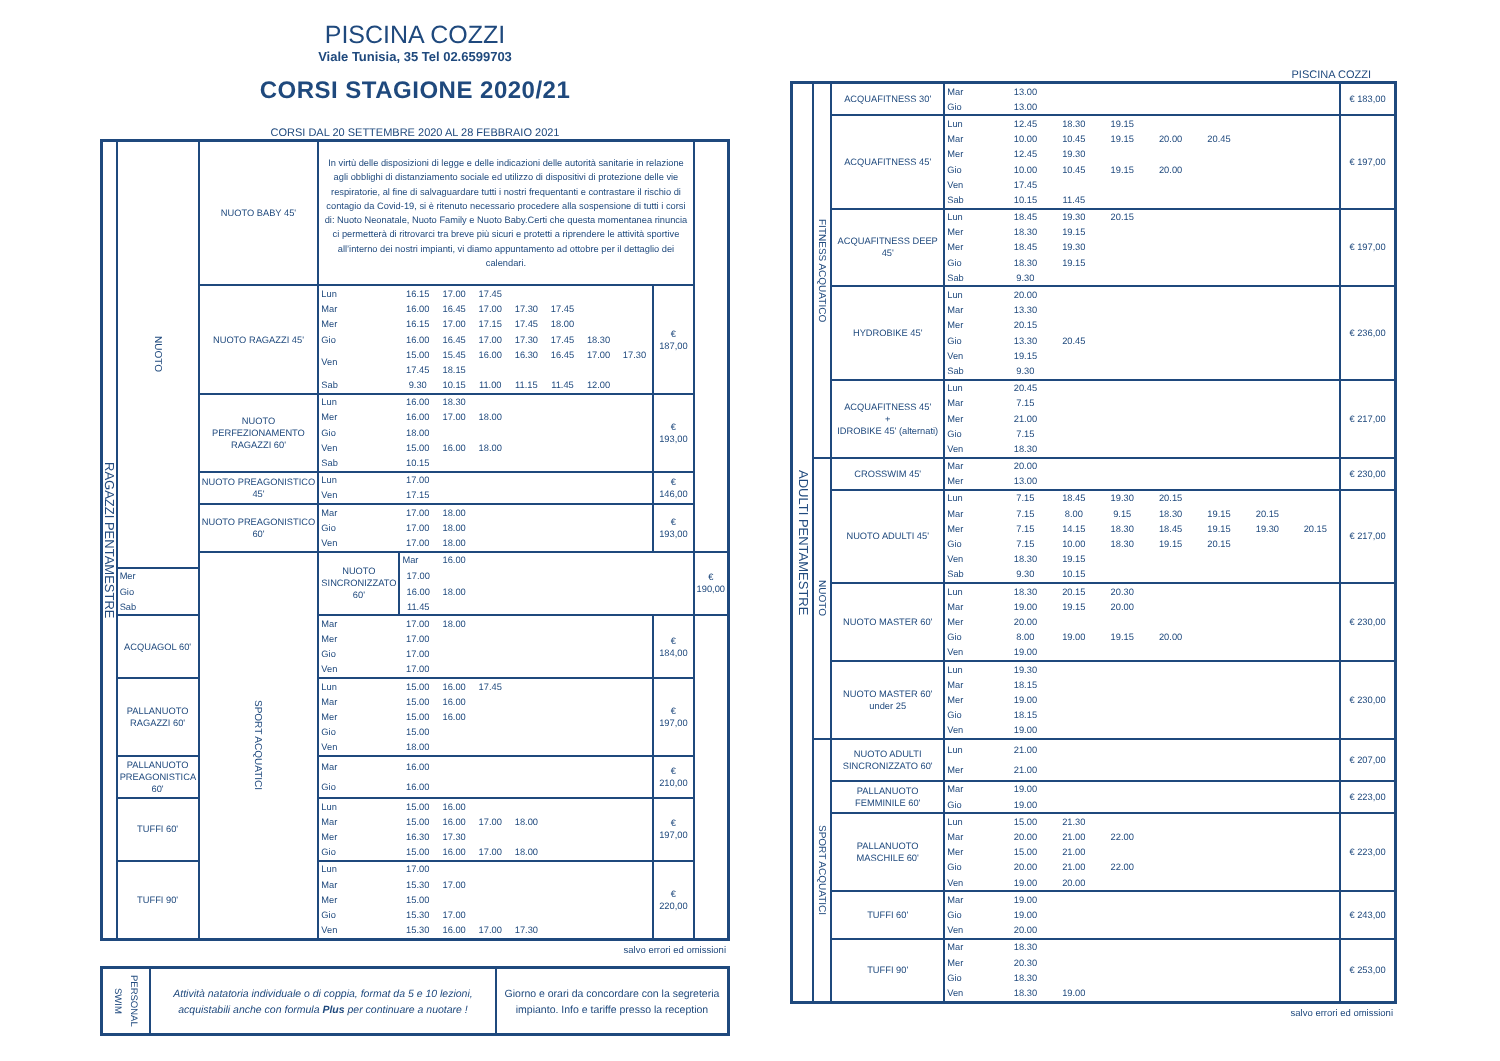PISCINA COZZI
Viale Tunisia, 35 Tel 02.6599703
CORSI STAGIONE 2020/21
CORSI DAL 20 SETTEMBRE 2020 AL 28 FEBBRAIO 2021
| RAGAZZI PENTAMESTRE | NUOTO | NUOTO BABY 45' | In virtù delle disposizioni di legge e delle indicazioni delle autorità sanitarie in relazione agli obblighi di distanziamento sociale ed utilizzo di dispositivi di protezione delle vie respiratorie, al fine di salvaguardare tutti i nostri frequentanti e contrastare il rischio di contagio da Covid-19, si è ritenuto necessario procedere alla sospensione di tutti i corsi di: Nuoto Neonatale, Nuoto Family e Nuoto Baby.Certi che questa momentanea rinuncia ci permetterà di ritrovarci tra breve più sicuri e protetti a riprendere le attività sportive all’interno dei nostri impianti, vi diamo appuntamento ad ottobre per il dettaglio dei calendari. | | | | | | | | | |
| | | NUOTO RAGAZZI 45' | Lun | 16.15 | 17.00 | 17.45 | | | | | € 187,00 | |
| | | | Mar | 16.00 | 16.45 | 17.00 | 17.30 | 17.45 | | | | |
| | | | Mer | 16.15 | 17.00 | 17.15 | 17.45 | 18.00 | | | | |
| | | | Gio | 16.00 | 16.45 | 17.00 | 17.30 | 17.45 | 18.30 | | | |
| | | | Ven | 15.00 | 15.45 | 16.00 | 16.30 | 16.45 | 17.00 | 17.30 | | |
| | | | | 17.45 | 18.15 | | | | | | | |
| | | | Sab | 9.30 | 10.15 | 11.00 | 11.15 | 11.45 | 12.00 | | | |
| | | NUOTO PERFEZIONAMENTO RAGAZZI 60' | Lun | 16.00 | 18.30 | | | | | | € 193,00 | |
| | | | Mer | 16.00 | 17.00 | 18.00 | | | | | | |
| | | | Gio | 18.00 | | | | | | | | |
| | | | Ven | 15.00 | 16.00 | 18.00 | | | | | | |
| | | | Sab | 10.15 | | | | | | | | |
| | | NUOTO PREAGONISTICO 45' | Lun | 17.00 | | | | | | | € 146,00 | |
| | | | Ven | 17.15 | | | | | | | | |
| | | NUOTO PREAGONISTICO 60' | Mar | 17.00 | 18.00 | | | | | | € 193,00 | |
| | | | Gio | 17.00 | 18.00 | | | | | | | |
| | | | Ven | 17.00 | 18.00 | | | | | | | |
| | | SPORT ACQUATICI | NUOTO SINCRONIZZATO 60' | Mar | 16.00 | | | | | | | € 190,00 |
| | Mer | | | 17.00 | | | | | | | | |
| | Gio | | | 16.00 | 18.00 | | | | | | | |
| | Sab | | | 11.45 | | | | | | | | |
| | ACQUAGOL 60' | | Mar | 17.00 | 18.00 | | | | | | € 184,00 | |
| | | | Mer | 17.00 | | | | | | | | |
| | | | Gio | 17.00 | | | | | | | | |
| | | | Ven | 17.00 | | | | | | | | |
| | PALLANUOTO RAGAZZI 60' | | Lun | 15.00 | 16.00 | 17.45 | | | | | € 197,00 | |
| | | | Mar | 15.00 | 16.00 | | | | | | | |
| | | | Mer | 15.00 | 16.00 | | | | | | | |
| | | | Gio | 15.00 | | | | | | | | |
| | | | Ven | 18.00 | | | | | | | | |
| | PALLANUOTO PREAGONISTICA 60' | | Mar | 16.00 | | | | | | | € 210,00 | |
| | | | Gio | 16.00 | | | | | | | | |
| | TUFFI 60' | | Lun | 15.00 | 16.00 | | | | | | € 197,00 | |
| | | | Mar | 15.00 | 16.00 | 17.00 | 18.00 | | | | | |
| | | | Mer | 16.30 | 17.30 | | | | | | | |
| | | | Gio | 15.00 | 16.00 | 17.00 | 18.00 | | | | | |
| | TUFFI 90' | | Lun | 17.00 | | | | | | | € 220,00 | |
| | | | Mar | 15.30 | 17.00 | | | | | | | |
| | | | Mer | 15.00 | | | | | | | | |
| | | | Gio | 15.30 | 17.00 | | | | | | | |
| | | | Ven | 15.30 | 16.00 | 17.00 | 17.30 | | | | | |
salvo errori ed omissioni
| PERSONAL SWIM | Attività natatoria individuale o di coppia, format da 5 e 10 lezioni, acquistabili anche con formula Plus per continuare a nuotare ! | Giorno e orari da concordare con la segreteria impianto. Info e tariffe presso la reception |
PISCINA COZZI
| ADULTI PENTAMESTRE | FITNESS ACQUATICO | ACQUAFITNESS 30' | Mar | 13.00 | | | | | | | € 183,00 |
| | | | Gio | 13.00 | | | | | | | |
| | | ACQUAFITNESS 45' | Lun | 12.45 | 18.30 | 19.15 | | | | | € 197,00 |
| | | | Mar | 10.00 | 10.45 | 19.15 | 20.00 | 20.45 | | | |
| | | | Mer | 12.45 | 19.30 | | | | | | |
| | | | Gio | 10.00 | 10.45 | 19.15 | 20.00 | | | | |
| | | | Ven | 17.45 | | | | | | | |
| | | | Sab | 10.15 | 11.45 | | | | | | |
| | | ACQUAFITNESS DEEP 45' | Lun | 18.45 | 19.30 | 20.15 | | | | | € 197,00 |
| | | | Mer | 18.30 | 19.15 | | | | | | |
| | | | Mer | 18.45 | 19.30 | | | | | | |
| | | | Gio | 18.30 | 19.15 | | | | | | |
| | | | Sab | 9.30 | | | | | | | |
| | | HYDROBIKE 45' | Lun | 20.00 | | | | | | | € 236,00 |
| | | | Mar | 13.30 | | | | | | | |
| | | | Mer | 20.15 | | | | | | | |
| | | | Gio | 13.30 | 20.45 | | | | | | |
| | | | Ven | 19.15 | | | | | | | |
| | | | Sab | 9.30 | | | | | | | |
| | | ACQUAFITNESS 45' + IDROBIKE 45' (alternati) | Lun | 20.45 | | | | | | | € 217,00 |
| | | | Mar | 7.15 | | | | | | | |
| | | | Mer | 21.00 | | | | | | | |
| | | | Gio | 7.15 | | | | | | | |
| | | | Ven | 18.30 | | | | | | | |
| | NUOTO | CROSSWIM 45' | Mar | 20.00 | | | | | | | € 230,00 |
| | | | Mer | 13.00 | | | | | | | |
| | | NUOTO ADULTI 45' | Lun | 7.15 | 18.45 | 19.30 | 20.15 | | | | € 217,00 |
| | | | Mar | 7.15 | 8.00 | 9.15 | 18.30 | 19.15 | 20.15 | | |
| | | | Mer | 7.15 | 14.15 | 18.30 | 18.45 | 19.15 | 19.30 | 20.15 | |
| | | | Gio | 7.15 | 10.00 | 18.30 | 19.15 | 20.15 | | | |
| | | | Ven | 18.30 | 19.15 | | | | | | |
| | | | Sab | 9.30 | 10.15 | | | | | | |
| | | NUOTO MASTER 60' | Lun | 18.30 | 20.15 | 20.30 | | | | | € 230,00 |
| | | | Mar | 19.00 | 19.15 | 20.00 | | | | | |
| | | | Mer | 20.00 | | | | | | | |
| | | | Gio | 8.00 | 19.00 | 19.15 | 20.00 | | | | |
| | | | Ven | 19.00 | | | | | | | |
| | | NUOTO MASTER 60' under 25 | Lun | 19.30 | | | | | | | € 230,00 |
| | | | Mar | 18.15 | | | | | | | |
| | | | Mer | 19.00 | | | | | | | |
| | | | Gio | 18.15 | | | | | | | |
| | | | Ven | 19.00 | | | | | | | |
| | SPORT ACQUATICI | NUOTO ADULTI SINCRONIZZATO 60' | Lun | 21.00 | | | | | | | € 207,00 |
| | | | Mer | 21.00 | | | | | | | |
| | | PALLANUOTO FEMMINILE 60' | Mar | 19.00 | | | | | | | € 223,00 |
| | | | Gio | 19.00 | | | | | | | |
| | | PALLANUOTO MASCHILE 60' | Lun | 15.00 | 21.30 | | | | | | € 223,00 |
| | | | Mar | 20.00 | 21.00 | 22.00 | | | | | |
| | | | Mer | 15.00 | 21.00 | | | | | | |
| | | | Gio | 20.00 | 21.00 | 22.00 | | | | | |
| | | | Ven | 19.00 | 20.00 | | | | | | |
| | | TUFFI 60' | Mar | 19.00 | | | | | | | € 243,00 |
| | | | Gio | 19.00 | | | | | | | |
| | | | Ven | 20.00 | | | | | | | |
| | | TUFFI 90' | Mar | 18.30 | | | | | | | € 253,00 |
| | | | Mer | 20.30 | | | | | | | |
| | | | Gio | 18.30 | | | | | | | |
| | | | Ven | 18.30 | 19.00 | | | | | | |
salvo errori ed omissioni